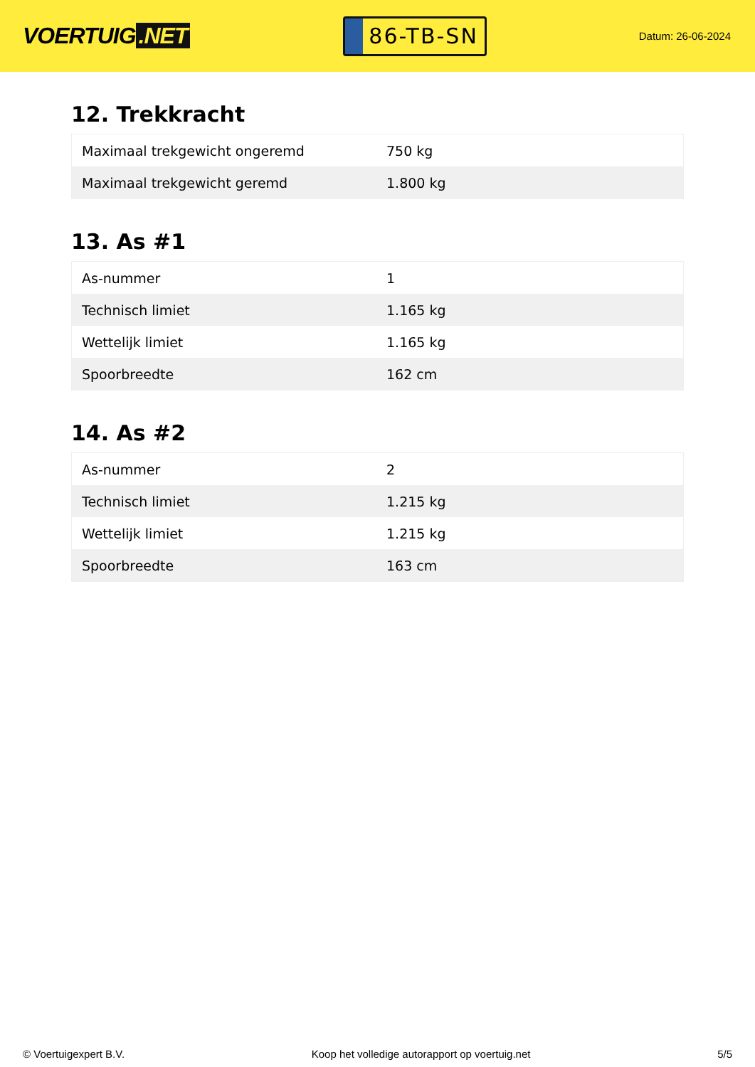VOERTUIG.NET
86-TB-SN
Datum: 26-06-2024
12. Trekkracht
| Maximaal trekgewicht ongeremd | 750 kg |
| Maximaal trekgewicht geremd | 1.800 kg |
13. As #1
| As-nummer | 1 |
| Technisch limiet | 1.165 kg |
| Wettelijk limiet | 1.165 kg |
| Spoorbreedte | 162 cm |
14. As #2
| As-nummer | 2 |
| Technisch limiet | 1.215 kg |
| Wettelijk limiet | 1.215 kg |
| Spoorbreedte | 163 cm |
© Voertuigexpert B.V. Koop het volledige autorapport op voertuig.net 5/5